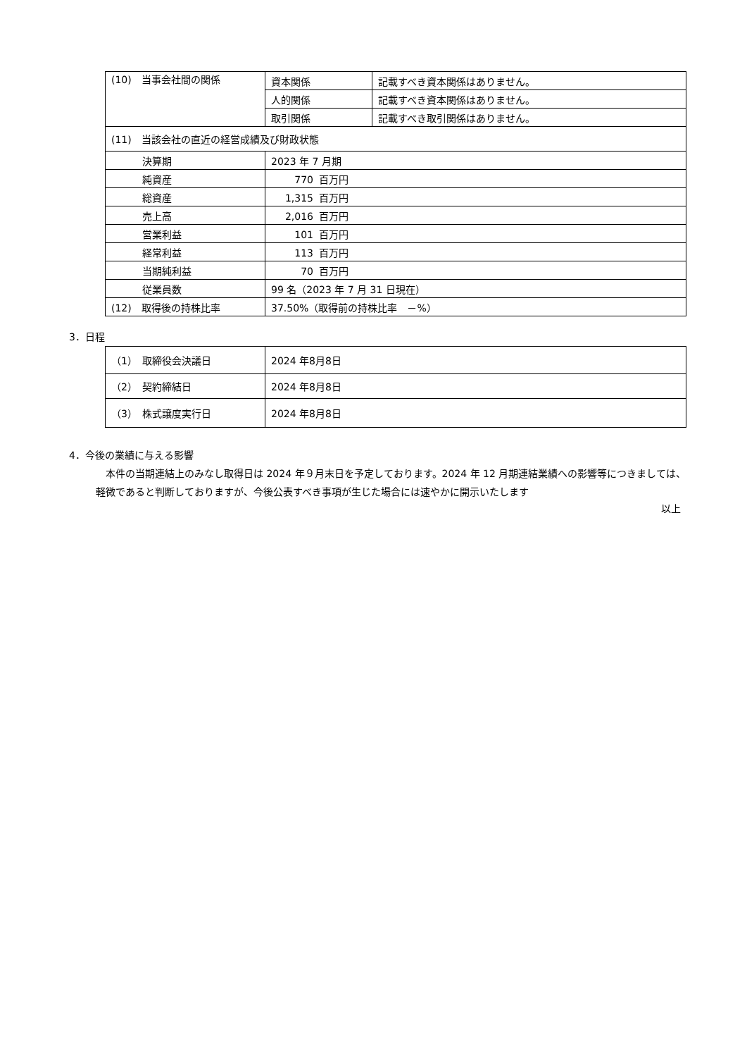| (10) 当事会社間の関係 | 資本関係 | 記載すべき資本関係はありません。 |
| | 人的関係 | 記載すべき資本関係はありません。 |
| | 取引関係 | 記載すべき取引関係はありません。 |
| (11) 当該会社の直近の経営成績及び財政状態 | | |
| 決算期 | 2023 年 7 月期 | |
| 純資産 | 770 百万円 | |
| 総資産 | 1,315 百万円 | |
| 売上高 | 2,016 百万円 | |
| 営業利益 | 101 百万円 | |
| 経常利益 | 113 百万円 | |
| 当期純利益 | 70 百万円 | |
| 従業員数 | 99 名（2023 年 7 月 31 日現在） | |
| (12) 取得後の持株比率 | 37.50%（取得前の持株比率 －%） | |
3．日程
| （1） 取締役会決議日 | 2024 年8月8日 |
| （2） 契約締結日 | 2024 年8月8日 |
| （3） 株式譲度実行日 | 2024 年8月8日 |
4．今後の業績に与える影響
　本件の当期連結上のみなし取得日は 2024 年９月末日を予定しております。2024 年 12 月期連結業績への影響等につきましては、軽微であると判断しておりますが、今後公表すべき事項が生じた場合には速やかに開示いたします
以上